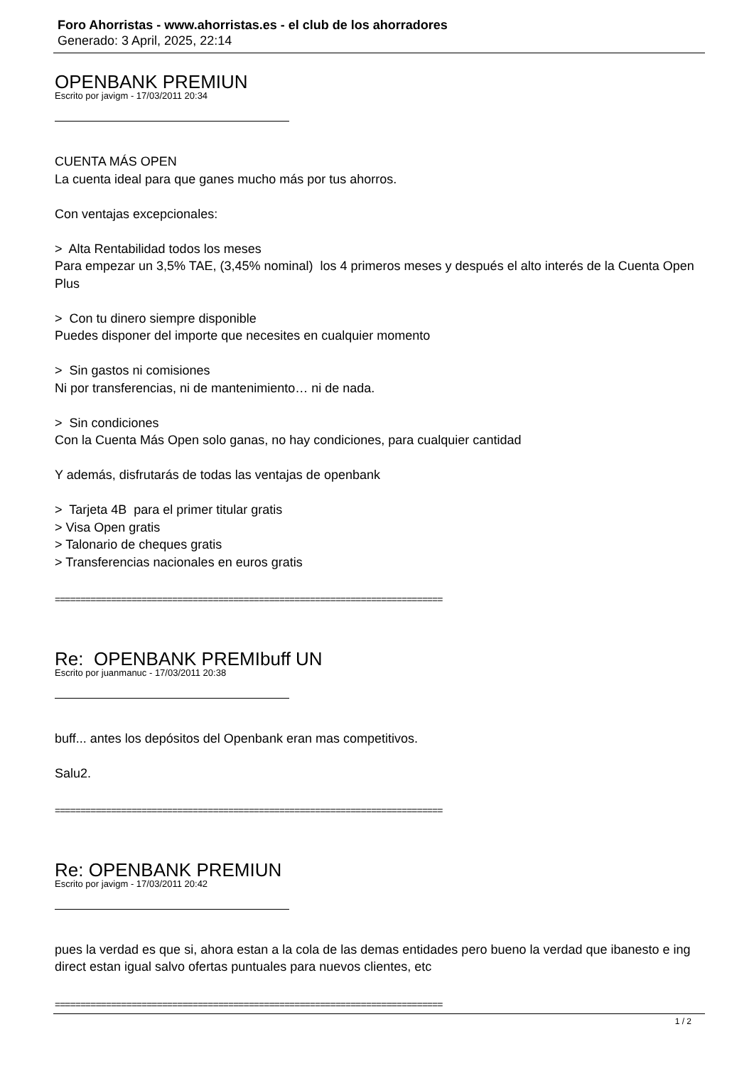Foro Ahorristas - www.ahorristas.es - el club de los ahorradores
Generado: 3 April, 2025, 22:14
OPENBANK PREMIUN
Escrito por javigm - 17/03/2011 20:34
CUENTA MÁS OPEN
La cuenta ideal para que ganes mucho más por tus ahorros.
Con ventajas excepcionales:
> Alta Rentabilidad todos los meses
Para empezar un 3,5% TAE, (3,45% nominal) los 4 primeros meses y después el alto interés de la Cuenta Open Plus
> Con tu dinero siempre disponible
Puedes disponer del importe que necesites en cualquier momento
> Sin gastos ni comisiones
Ni por transferencias, ni de mantenimiento… ni de nada.
> Sin condiciones
Con la Cuenta Más Open solo ganas, no hay condiciones, para cualquier cantidad
Y además, disfrutarás de todas las ventajas de openbank
> Tarjeta 4B para el primer titular gratis
> Visa Open gratis
> Talonario de cheques gratis
> Transferencias nacionales en euros gratis
============================================================================
Re: OPENBANK PREMIbuff UN
Escrito por juanmanuc - 17/03/2011 20:38
buff... antes los depósitos del Openbank eran mas competitivos.
Salu2.
============================================================================
Re: OPENBANK PREMIUN
Escrito por javigm - 17/03/2011 20:42
pues la verdad es que si, ahora estan a la cola de las demas entidades pero bueno la verdad que ibanesto e ing direct estan igual salvo ofertas puntuales para nuevos clientes, etc
============================================================================
1 / 2